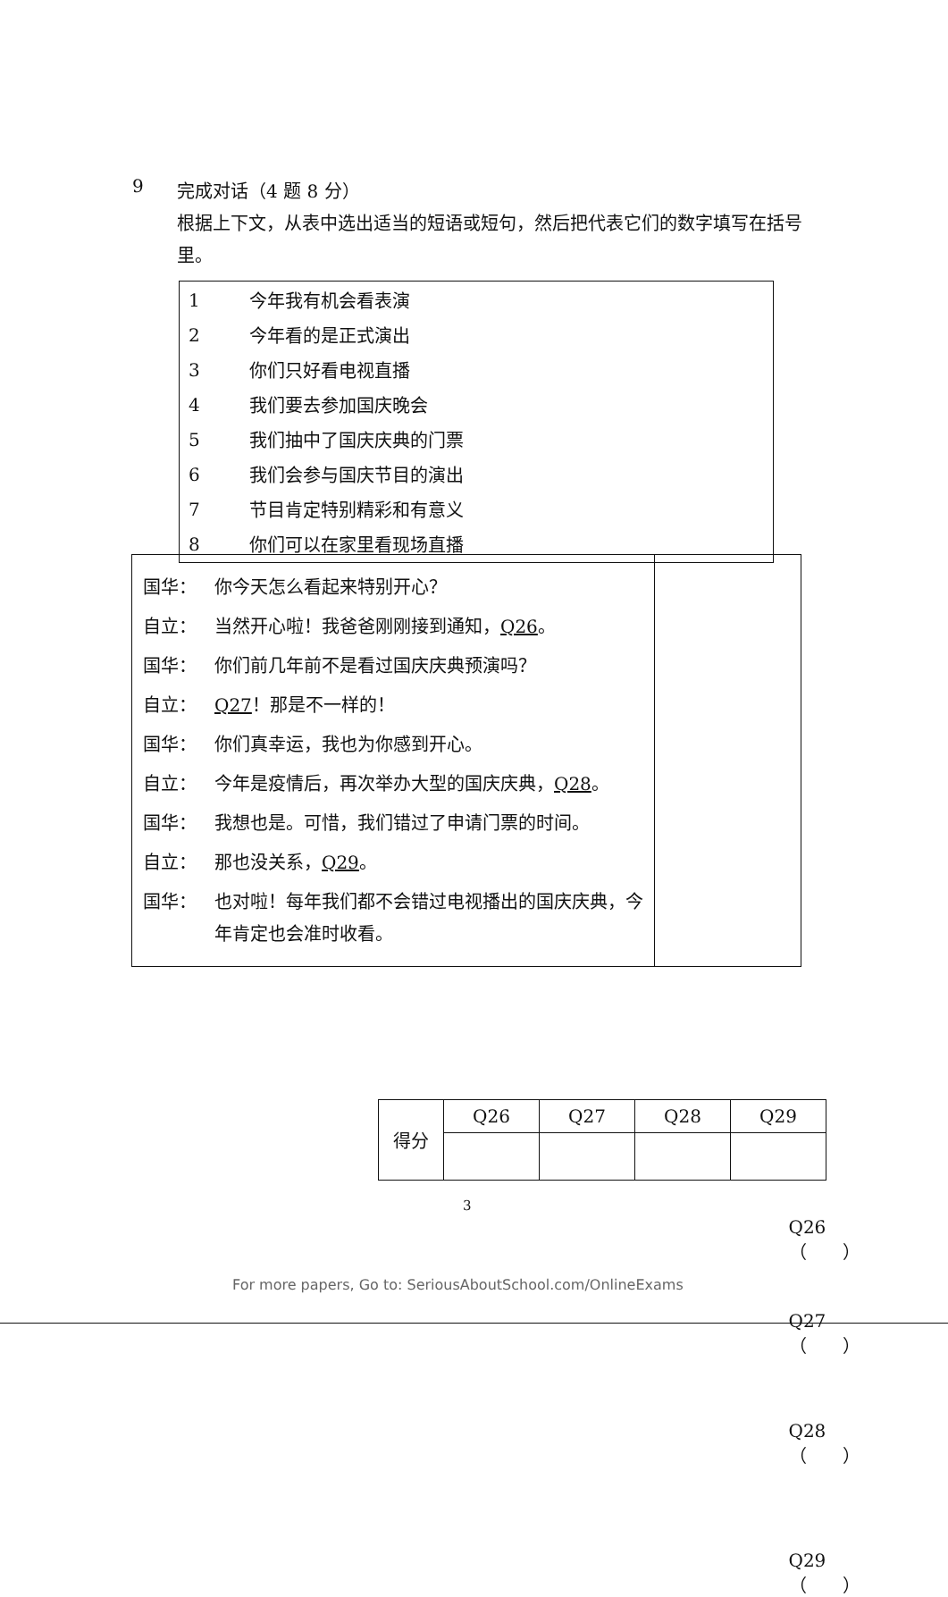9
完成对话（4 题 8 分）
根据上下文，从表中选出适当的短语或短句，然后把代表它们的数字填写在括号里。
| 1 | 今年我有机会看表演 |
| 2 | 今年看的是正式演出 |
| 3 | 你们只好看电视直播 |
| 4 | 我们要去参加国庆晚会 |
| 5 | 我们抽中了国庆庆典的门票 |
| 6 | 我们会参与国庆节目的演出 |
| 7 | 节目肯定特别精彩和有意义 |
| 8 | 你们可以在家里看现场直播 |
| 国华： 你今天怎么看起来特别开心？ 自立： 当然开心啦！我爸爸刚刚接到通知， Q26 。 国华： 你们前几年前不是看过国庆庆典预演吗？ 自立： Q27 ！那是不一样的！ 国华： 你们真幸运，我也为你感到开心。 自立： 今年是疫情后，再次举办大型的国庆庆典， Q28 。 国华： 我想也是。可惜，我们错过了申请门票的时间。 自立： 那也没关系， Q29 。 国华： 也对啦！每年我们都不会错过电视播出的国庆庆典，今年肯定也会准时收看。 | Q26（ ） Q27（ ） Q28（ ） Q29（ ） |
| 得分 | Q26 | Q27 | Q28 | Q29 |
3
For more papers, Go to: SeriousAboutSchool.com/OnlineExams